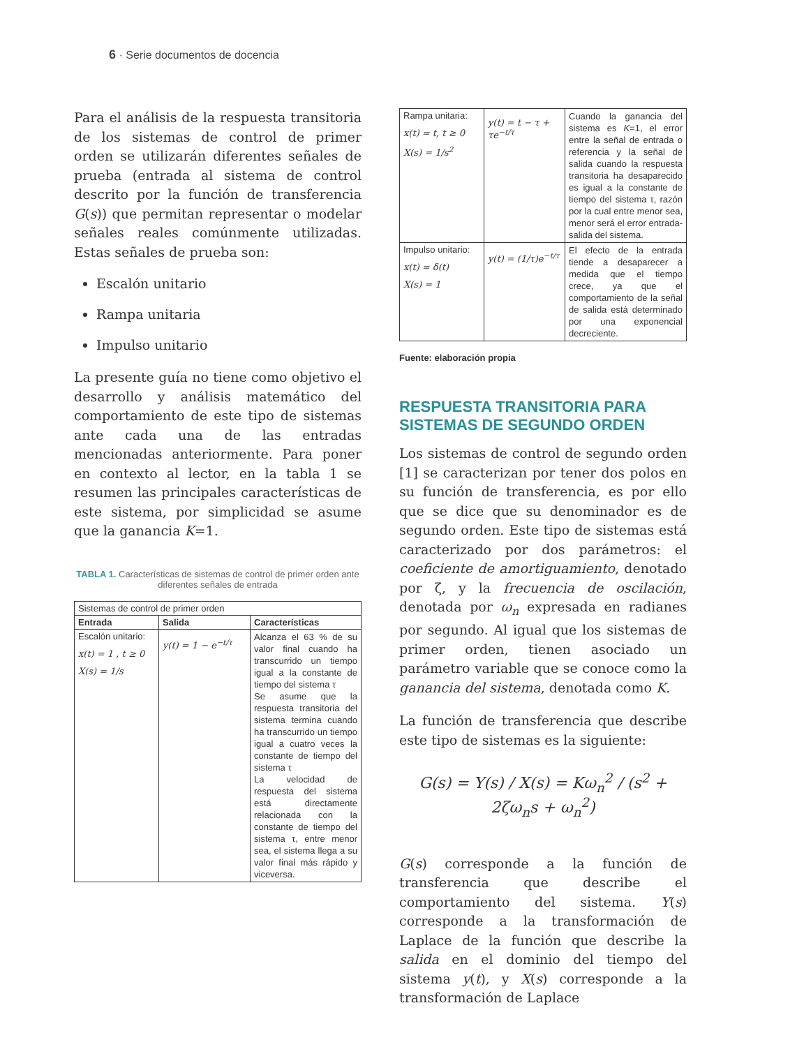6 · Serie documentos de docencia
Para el análisis de la respuesta transitoria de los sistemas de control de primer orden se utilizarán diferentes señales de prueba (entrada al sistema de control descrito por la función de transferencia G(s)) que permitan representar o modelar señales reales comúnmente utilizadas. Estas señales de prueba son:
Escalón unitario
Rampa unitaria
Impulso unitario
La presente guía no tiene como objetivo el desarrollo y análisis matemático del comportamiento de este tipo de sistemas ante cada una de las entradas mencionadas anteriormente. Para poner en contexto al lector, en la tabla 1 se resumen las principales características de este sistema, por simplicidad se asume que la ganancia K=1.
TABLA 1. Características de sistemas de control de primer orden ante diferentes señales de entrada
| Sistemas de control de primer orden | | |
| Entrada | Salida | Características |
| Escalón unitario: x(t) = 1 , t ≥ 0 X(s) = 1/s | y(t) = 1 − e<sup>−t/τ</sup> | Alcanza el 63 % de su valor final cuando ha transcurrido un tiempo igual a la constante de tiempo del sistema τ Se asume que la respuesta transitoria del sistema termina cuando ha transcurrido un tiempo igual a cuatro veces la constante de tiempo del sistema τ La velocidad de respuesta del sistema está directamente relacionada con la constante de tiempo del sistema τ, entre menor sea, el sistema llega a su valor final más rápido y viceversa. |
| Rampa unitaria: x(t) = t, t ≥ 0 X(s) = 1/s<sup>2</sup> | y(t) = t − τ + τe<sup>−t/τ</sup> | Cuando la ganancia del sistema es K =1, el error entre la señal de entrada o referencia y la señal de salida cuando la respuesta transitoria ha desaparecido es igual a la constante de tiempo del sistema τ, razón por la cual entre menor sea, menor será el error entrada-salida del sistema. |
| Impulso unitario: x(t) = δ(t) X(s) = 1 | y(t) = (1/τ)e<sup>−t/τ</sup> | El efecto de la entrada tiende a desaparecer a medida que el tiempo crece, ya que el comportamiento de la señal de salida está determinado por una exponencial decreciente. |
Fuente: elaboración propia
RESPUESTA TRANSITORIA PARA SISTEMAS DE SEGUNDO ORDEN
Los sistemas de control de segundo orden [1] se caracterizan por tener dos polos en su función de transferencia, es por ello que se dice que su denominador es de segundo orden. Este tipo de sistemas está caracterizado por dos parámetros: el coeficiente de amortiguamiento, denotado por ζ, y la frecuencia de oscilación, denotada por ω<sub>n</sub> expresada en radianes por segundo. Al igual que los sistemas de primer orden, tienen asociado un parámetro variable que se conoce como la ganancia del sistema, denotada como K.
La función de transferencia que describe este tipo de sistemas es la siguiente:
G(s) = Y(s) / X(s) = Kω<sub>n</sub><sup>2</sup> / (s<sup>2</sup> + 2ζω<sub>n</sub>s + ω<sub>n</sub><sup>2</sup>)
G(s) corresponde a la función de transferencia que describe el comportamiento del sistema. Y(s) corresponde a la transformación de Laplace de la función que describe la salida en el dominio del tiempo del sistema y(t), y X(s) corresponde a la transformación de Laplace